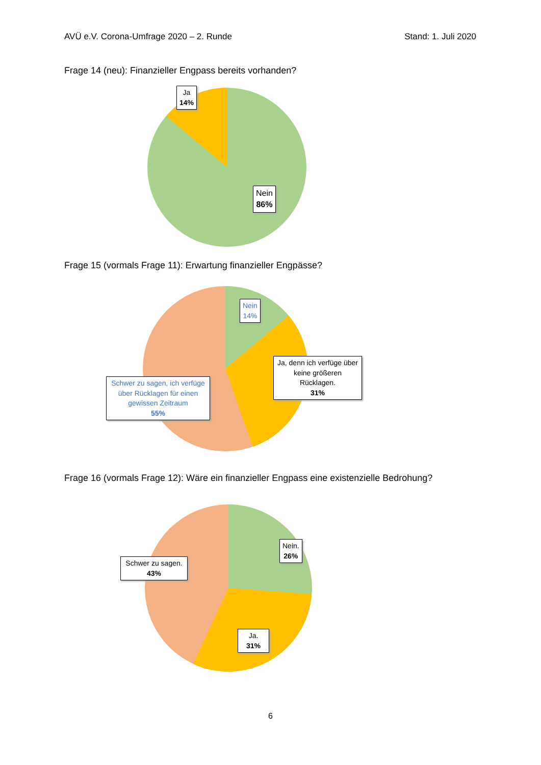AVÜ e.V. Corona-Umfrage 2020 – 2. Runde Stand: 1. Juli 2020
Frage 14 (neu): Finanzieller Engpass bereits vorhanden?
Ja
14%
Nein
86%
Frage 15 (vormals Frage 11): Erwartung finanzieller Engpässe?
Nein
14%
Ja, denn ich verfüge über keine größeren Rücklagen.
31%
Schwer zu sagen, ich verfüge über Rücklagen für einen gewissen Zeitraum
55%
Frage 16 (vormals Frage 12): Wäre ein finanzieller Engpass eine existenzielle Bedrohung?
Nein.
26%
Schwer zu sagen.
43%
Ja.
31%
6